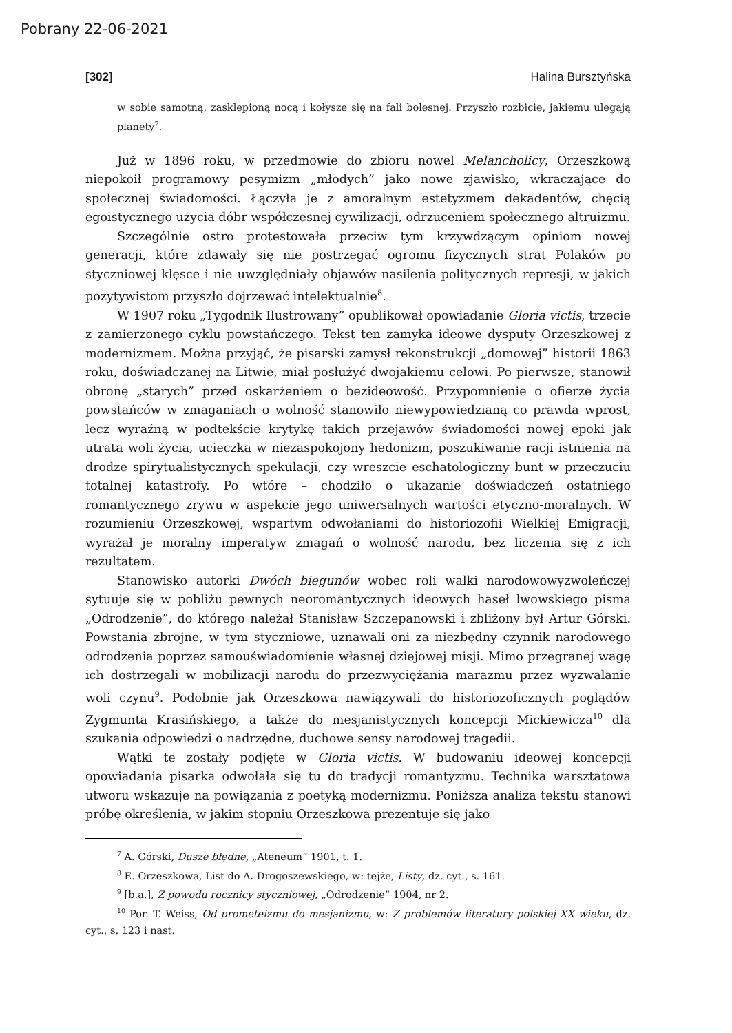Pobrany 22-06-2021
[302] Halina Bursztyńska
w sobie samotną, zasklepioną nocą i kołysze się na fali bolesnej. Przyszło rozbicie, jakiemu ulegają planety<sup>7</sup>.
Już w 1896 roku, w przedmowie do zbioru nowel Melancholicy, Orzeszkową niepokoił programowy pesymizm „młodych” jako nowe zjawisko, wkraczające do społecznej świadomości. Łączyła je z amoralnym estetyzmem dekadentów, chęcią egoistycznego użycia dóbr współczesnej cywilizacji, odrzuceniem społecznego altruizmu.
Szczególnie ostro protestowała przeciw tym krzywdzącym opiniom nowej generacji, które zdawały się nie postrzegać ogromu fizycznych strat Polaków po styczniowej klęsce i nie uwzględniały objawów nasilenia politycznych represji, w jakich pozytywistom przyszło dojrzewać intelektualnie<sup>8</sup>.
W 1907 roku „Tygodnik Ilustrowany” opublikował opowiadanie Gloria victis, trzecie z zamierzonego cyklu powstańczego. Tekst ten zamyka ideowe dysputy Orzeszkowej z modernizmem. Można przyjąć, że pisarski zamysł rekonstrukcji „domowej” historii 1863 roku, doświadczanej na Litwie, miał posłużyć dwojakiemu celowi. Po pierwsze, stanowił obronę „starych” przed oskarżeniem o bezideowość. Przypomnienie o ofierze życia powstańców w zmaganiach o wolność stanowiło niewypowiedzianą co prawda wprost, lecz wyraźną w podtekście krytykę takich przejawów świadomości nowej epoki jak utrata woli życia, ucieczka w niezaspokojony hedonizm, poszukiwanie racji istnienia na drodze spirytualistycznych spekulacji, czy wreszcie eschatologiczny bunt w przeczuciu totalnej katastrofy. Po wtóre – chodziło o ukazanie doświadczeń ostatniego romantycznego zrywu w aspekcie jego uniwersalnych wartości etyczno-moralnych. W rozumieniu Orzeszkowej, wspartym odwołaniami do historiozofii Wielkiej Emigracji, wyrażał je moralny imperatyw zmagań o wolność narodu, bez liczenia się z ich rezultatem.
Stanowisko autorki Dwóch biegunów wobec roli walki narodowowyzwoleńczej sytuuje się w pobliżu pewnych neoromantycznych ideowych haseł lwowskiego pisma „Odrodzenie”, do którego należał Stanisław Szczepanowski i zbliżony był Artur Górski. Powstania zbrojne, w tym styczniowe, uznawali oni za niezbędny czynnik narodowego odrodzenia poprzez samouświadomienie własnej dziejowej misji. Mimo przegranej wagę ich dostrzegali w mobilizacji narodu do przezwyciężania marazmu przez wyzwalanie woli czynu<sup>9</sup>. Podobnie jak Orzeszkowa nawiązywali do historiozoficznych poglądów Zygmunta Krasińskiego, a także do mesjanistycznych koncepcji Mickiewicza<sup>10</sup> dla szukania odpowiedzi o nadrzędne, duchowe sensy narodowej tragedii.
Wątki te zostały podjęte w Gloria victis. W budowaniu ideowej koncepcji opowiadania pisarka odwołała się tu do tradycji romantyzmu. Technika warsztatowa utworu wskazuje na powiązania z poetyką modernizmu. Poniższa analiza tekstu stanowi próbę określenia, w jakim stopniu Orzeszkowa prezentuje się jako
<sup>7</sup> A. Górski, Dusze błędne, „Ateneum” 1901, t. 1.
<sup>8</sup> E. Orzeszkowa, List do A. Drogoszewskiego, w: tejże, Listy, dz. cyt., s. 161.
<sup>9</sup> [b.a.], Z powodu rocznicy styczniowej, „Odrodzenie” 1904, nr 2.
<sup>10</sup> Por. T. Weiss, Od prometeizmu do mesjanizmu, w: Z problemów literatury polskiej XX wieku, dz. cyt., s. 123 i nast.